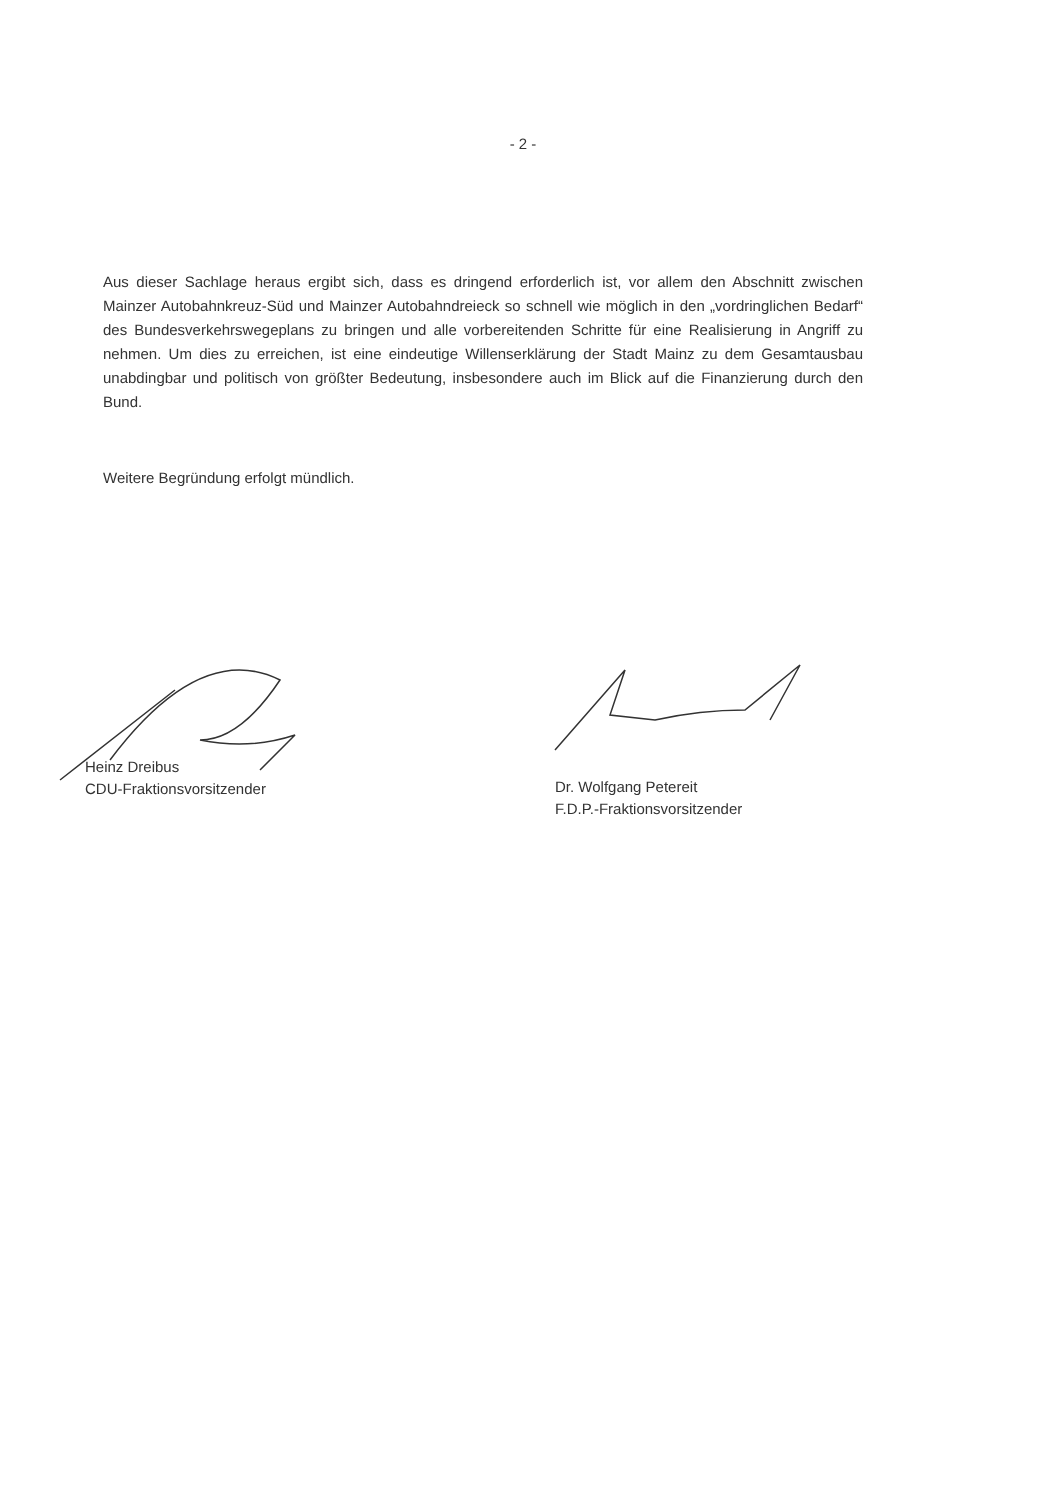- 2 -
Aus dieser Sachlage heraus ergibt sich, dass es dringend erforderlich ist, vor allem den Abschnitt zwischen Mainzer Autobahnkreuz-Süd und Mainzer Autobahndreieck so schnell wie möglich in den „vordringlichen Bedarf“ des Bundesverkehrswegeplans zu bringen und alle vorbereitenden Schritte für eine Realisierung in Angriff zu nehmen. Um dies zu erreichen, ist eine eindeutige Willenserklärung der Stadt Mainz zu dem Gesamtausbau unabdingbar und politisch von größter Bedeutung, insbesondere auch im Blick auf die Finanzierung durch den Bund.
Weitere Begründung erfolgt mündlich.
Heinz Dreibus
CDU-Fraktionsvorsitzender
Dr. Wolfgang Petereit
F.D.P.-Fraktionsvorsitzender